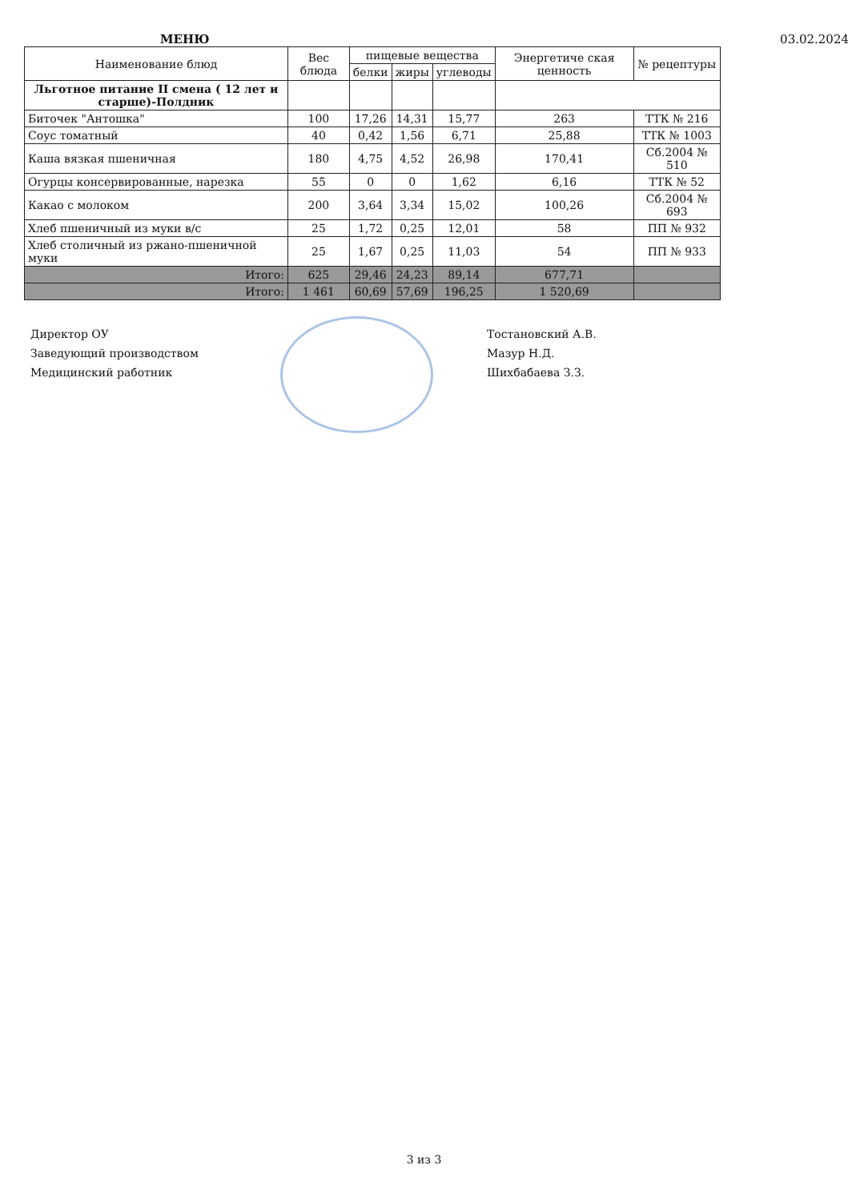МЕНЮ 03.02.2024
| Наименование блюд | Вес блюда | пищевые вещества | | | Энергетиче ская ценность | № рецептуры |
| --- | --- | --- | --- | --- | --- | --- |
| | | белки | жиры | углеводы | | |
| Льготное питание II смена ( 12 лет и старше)-Полдник | | | | | | |
| Биточек "Антошка" | 100 | 17,26 | 14,31 | 15,77 | 263 | ТТК № 216 |
| Соус томатный | 40 | 0,42 | 1,56 | 6,71 | 25,88 | ТТК № 1003 |
| Каша вязкая пшеничная | 180 | 4,75 | 4,52 | 26,98 | 170,41 | Сб.2004 № 510 |
| Огурцы консервированные, нарезка | 55 | 0 | 0 | 1,62 | 6,16 | ТТК № 52 |
| Какао с молоком | 200 | 3,64 | 3,34 | 15,02 | 100,26 | Сб.2004 № 693 |
| Хлеб пшеничный из муки в/с | 25 | 1,72 | 0,25 | 12,01 | 58 | ПП № 932 |
| Хлеб столичный из ржано-пшеничной муки | 25 | 1,67 | 0,25 | 11,03 | 54 | ПП № 933 |
| Итого: | 625 | 29,46 | 24,23 | 89,14 | 677,71 | |
| Итого: | 1 461 | 60,69 | 57,69 | 196,25 | 1 520,69 | |
Директор ОУ
Заведующий производством
Медицинский работник
Тостановский А.В.
Мазур Н.Д.
Шихбабаева З.З.
3 из 3